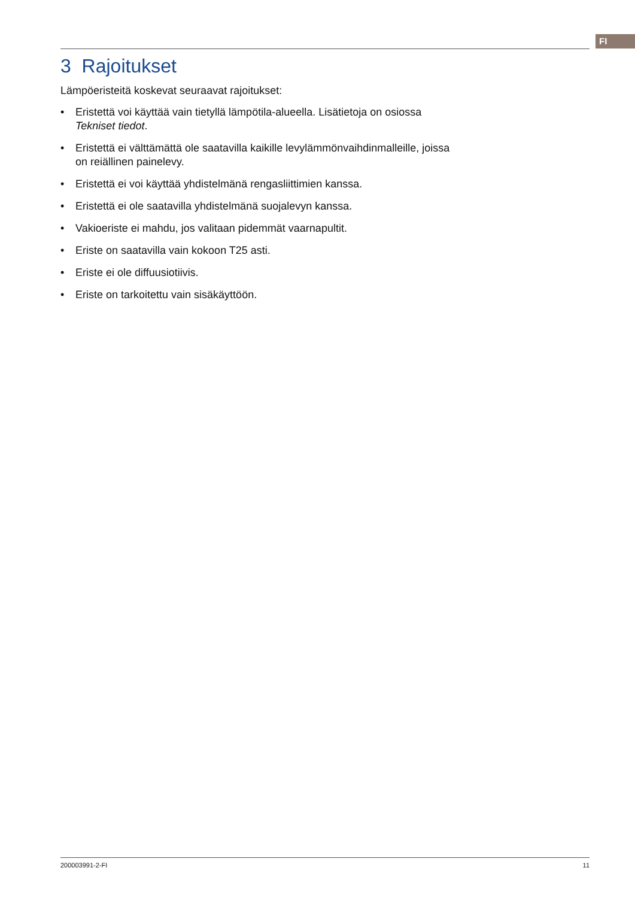FI
3 Rajoitukset
Lämpöeristeitä koskevat seuraavat rajoitukset:
• Eristettä voi käyttää vain tietyllä lämpötila-alueella. Lisätietoja on osiossa Tekniset tiedot.
• Eristettä ei välttämättä ole saatavilla kaikille levylämmönvaihdinmalleille, joissa on reiällinen painelevy.
• Eristettä ei voi käyttää yhdistelmänä rengasliittimien kanssa.
• Eristettä ei ole saatavilla yhdistelmänä suojalevyn kanssa.
• Vakioeriste ei mahdu, jos valitaan pidemmät vaarnapultit.
• Eriste on saatavilla vain kokoon T25 asti.
• Eriste ei ole diffuusiotiivis.
• Eriste on tarkoitettu vain sisäkäyttöön.
200003991-2-FI 11